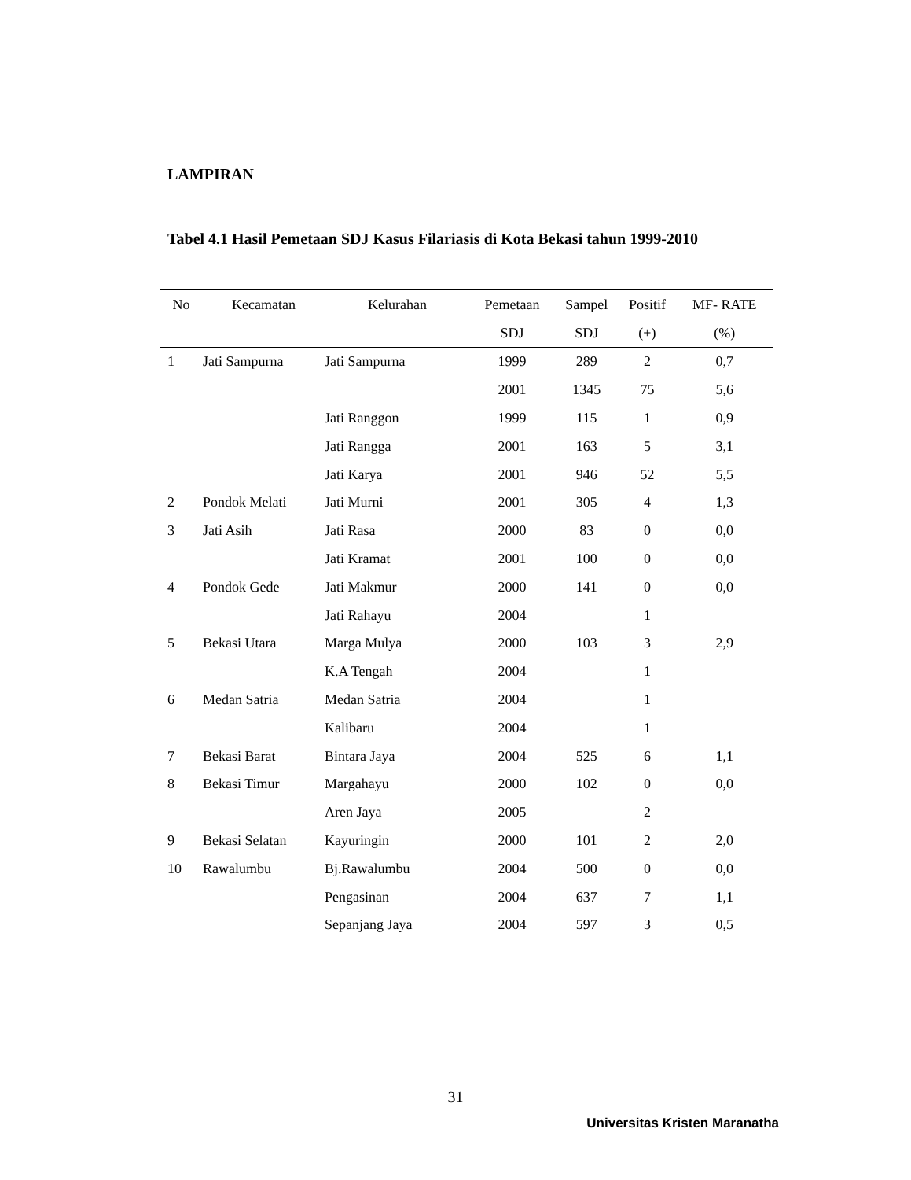LAMPIRAN
Tabel 4.1 Hasil Pemetaan SDJ Kasus Filariasis di Kota Bekasi tahun 1999-2010
| No | Kecamatan | Kelurahan | Pemetaan | Sampel | Positif | MF- RATE |
| --- | --- | --- | --- | --- | --- | --- |
| | | | SDJ | SDJ | (+) | (%) |
| 1 | Jati Sampurna | Jati Sampurna | 1999 | 289 | 2 | 0,7 |
| | | | 2001 | 1345 | 75 | 5,6 |
| | | Jati Ranggon | 1999 | 115 | 1 | 0,9 |
| | | Jati Rangga | 2001 | 163 | 5 | 3,1 |
| | | Jati Karya | 2001 | 946 | 52 | 5,5 |
| 2 | Pondok Melati | Jati Murni | 2001 | 305 | 4 | 1,3 |
| 3 | Jati Asih | Jati Rasa | 2000 | 83 | 0 | 0,0 |
| | | Jati Kramat | 2001 | 100 | 0 | 0,0 |
| 4 | Pondok Gede | Jati Makmur | 2000 | 141 | 0 | 0,0 |
| | | Jati Rahayu | 2004 | | 1 | |
| 5 | Bekasi Utara | Marga Mulya | 2000 | 103 | 3 | 2,9 |
| | | K.A Tengah | 2004 | | 1 | |
| 6 | Medan Satria | Medan Satria | 2004 | | 1 | |
| | | Kalibaru | 2004 | | 1 | |
| 7 | Bekasi Barat | Bintara Jaya | 2004 | 525 | 6 | 1,1 |
| 8 | Bekasi Timur | Margahayu | 2000 | 102 | 0 | 0,0 |
| | | Aren Jaya | 2005 | | 2 | |
| 9 | Bekasi Selatan | Kayuringin | 2000 | 101 | 2 | 2,0 |
| 10 | Rawalumbu | Bj.Rawalumbu | 2004 | 500 | 0 | 0,0 |
| | | Pengasinan | 2004 | 637 | 7 | 1,1 |
| | | Sepanjang Jaya | 2004 | 597 | 3 | 0,5 |
31
Universitas Kristen Maranatha